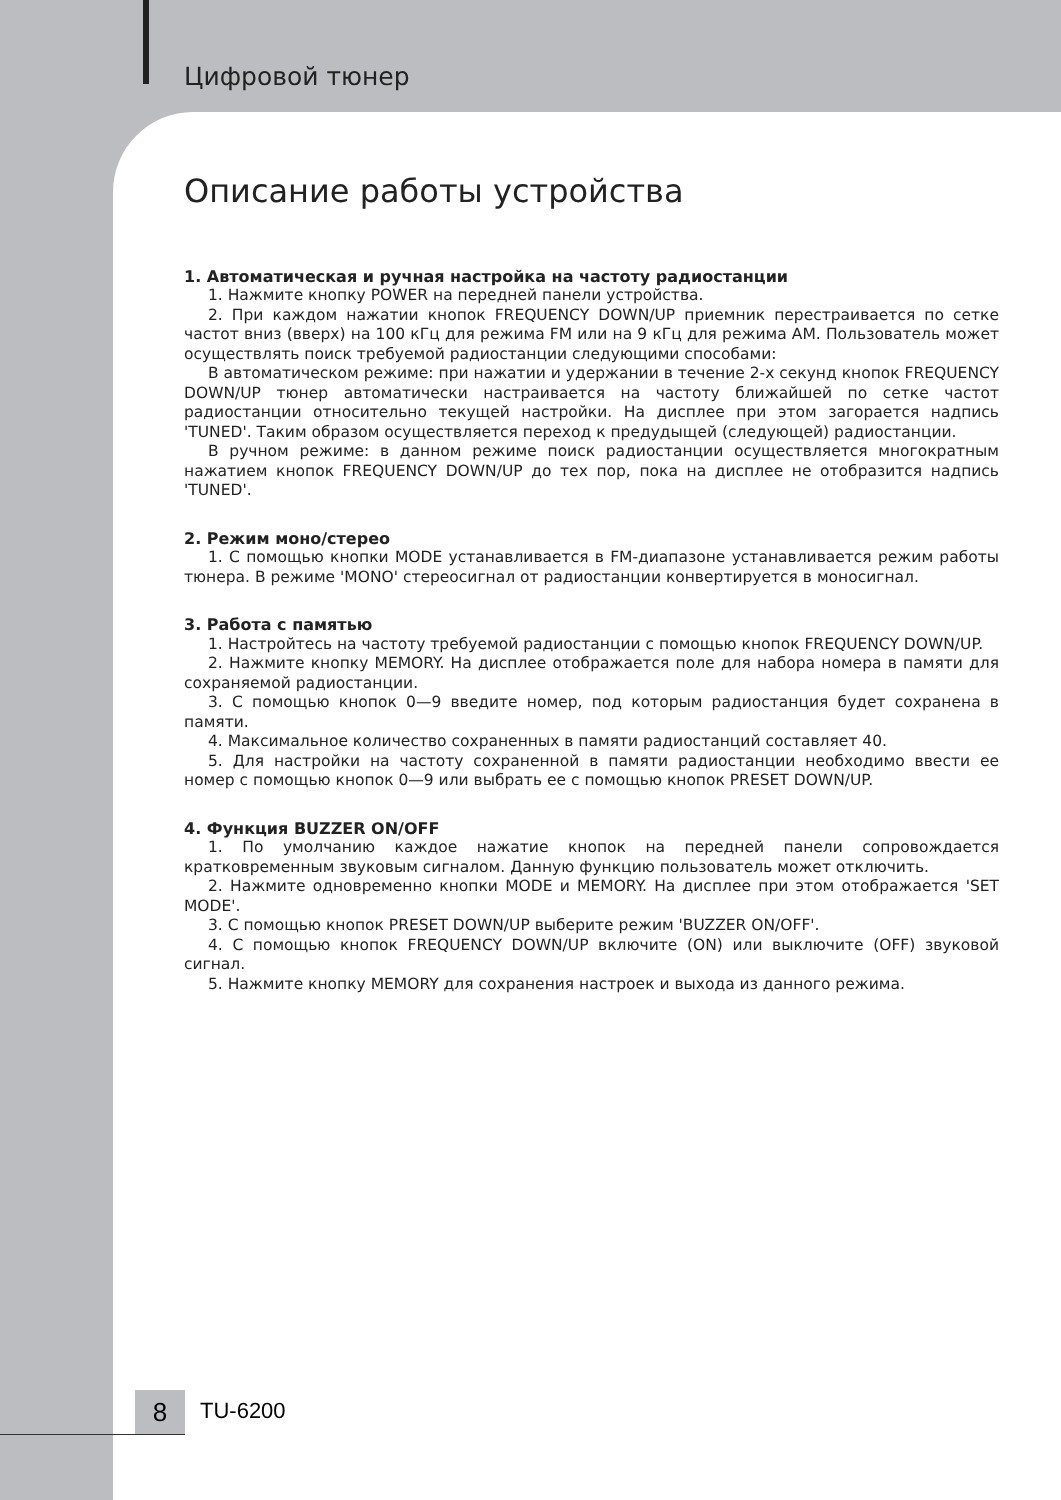Цифровой тюнер
Описание работы устройства
1. Автоматическая и ручная настройка на частоту радиостанции
1. Нажмите кнопку POWER на передней панели устройства.
2. При каждом нажатии кнопок FREQUENCY DOWN/UP приемник перестраивается по сетке частот вниз (вверх) на 100 кГц для режима FM или на 9 кГц для режима AM. Пользователь может осуществлять поиск требуемой радиостанции следующими способами:
В автоматическом режиме: при нажатии и удержании в течение 2-х секунд кнопок FREQUENCY DOWN/UP тюнер автоматически настраивается на частоту ближайшей по сетке частот радиостанции относительно текущей настройки. На дисплее при этом загорается надпись 'TUNED'. Таким образом осуществляется переход к предудыщей (следующей) радиостанции.
В ручном режиме: в данном режиме поиск радиостанции осуществляется многократным нажатием кнопок FREQUENCY DOWN/UP до тех пор, пока на дисплее не отобразится надпись 'TUNED'.
2. Режим моно/стерео
1. С помощью кнопки MODE устанавливается в FM-диапазоне устанавливается режим работы тюнера. В режиме 'MONO' стереосигнал от радиостанции конвертируется в моносигнал.
3. Работа с памятью
1. Настройтесь на частоту требуемой радиостанции с помощью кнопок FREQUENCY DOWN/UP.
2. Нажмите кнопку MEMORY. На дисплее отображается поле для набора номера в памяти для сохраняемой радиостанции.
3. С помощью кнопок 0—9 введите номер, под которым радиостанция будет сохранена в памяти.
4. Максимальное количество сохраненных в памяти радиостанций составляет 40.
5. Для настройки на частоту сохраненной в памяти радиостанции необходимо ввести ее номер с помощью кнопок 0—9 или выбрать ее с помощью кнопок PRESET DOWN/UP.
4. Функция BUZZER ON/OFF
1. По умолчанию каждое нажатие кнопок на передней панели сопровождается кратковременным звуковым сигналом. Данную функцию пользователь может отключить.
2. Нажмите одновременно кнопки MODE и MEMORY. На дисплее при этом отображается 'SET MODE'.
3. С помощью кнопок PRESET DOWN/UP выберите режим 'BUZZER ON/OFF'.
4. С помощью кнопок FREQUENCY DOWN/UP включите (ON) или выключите (OFF) звуковой сигнал.
5. Нажмите кнопку MEMORY для сохранения настроек и выхода из данного режима.
8 TU-6200